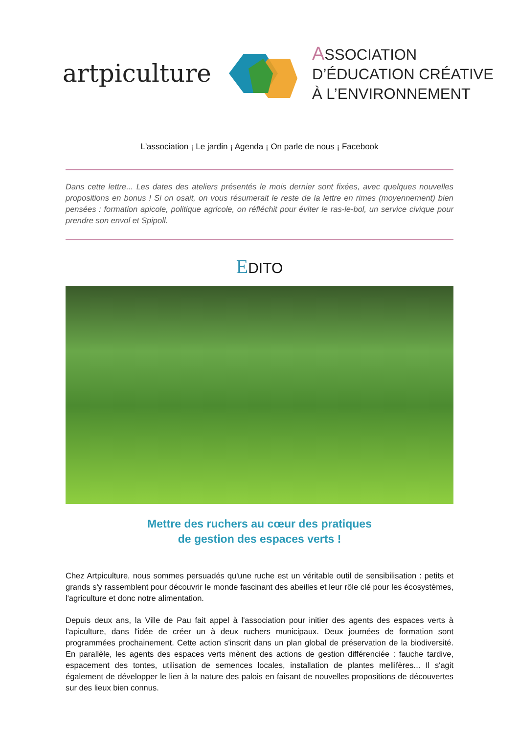artpiculture
ASSOCIATION
D’ÉDUCATION CRÉATIVE
À L’ENVIRONNEMENT
L'association ¡ Le jardin ¡ Agenda ¡ On parle de nous ¡ Facebook
Dans cette lettre... Les dates des ateliers présentés le mois dernier sont fixées, avec quelques nouvelles propositions en bonus ! Si on osait, on vous résumerait le reste de la lettre en rimes (moyennement) bien pensées : formation apicole, politique agricole, on réfléchit pour éviter le ras-le-bol, un service civique pour prendre son envol et Spipoll.
EDITO
Mettre des ruchers au cœur des pratiques
de gestion des espaces verts !
Chez Artpiculture, nous sommes persuadés qu'une ruche est un véritable outil de sensibilisation : petits et grands s'y rassemblent pour découvrir le monde fascinant des abeilles et leur rôle clé pour les écosystèmes, l'agriculture et donc notre alimentation.
Depuis deux ans, la Ville de Pau fait appel à l'association pour initier des agents des espaces verts à l'apiculture, dans l'idée de créer un à deux ruchers municipaux. Deux journées de formation sont programmées prochainement. Cette action s'inscrit dans un plan global de préservation de la biodiversité. En parallèle, les agents des espaces verts mènent des actions de gestion différenciée : fauche tardive, espacement des tontes, utilisation de semences locales, installation de plantes mellifères... Il s'agit également de développer le lien à la nature des palois en faisant de nouvelles propositions de découvertes sur des lieux bien connus.